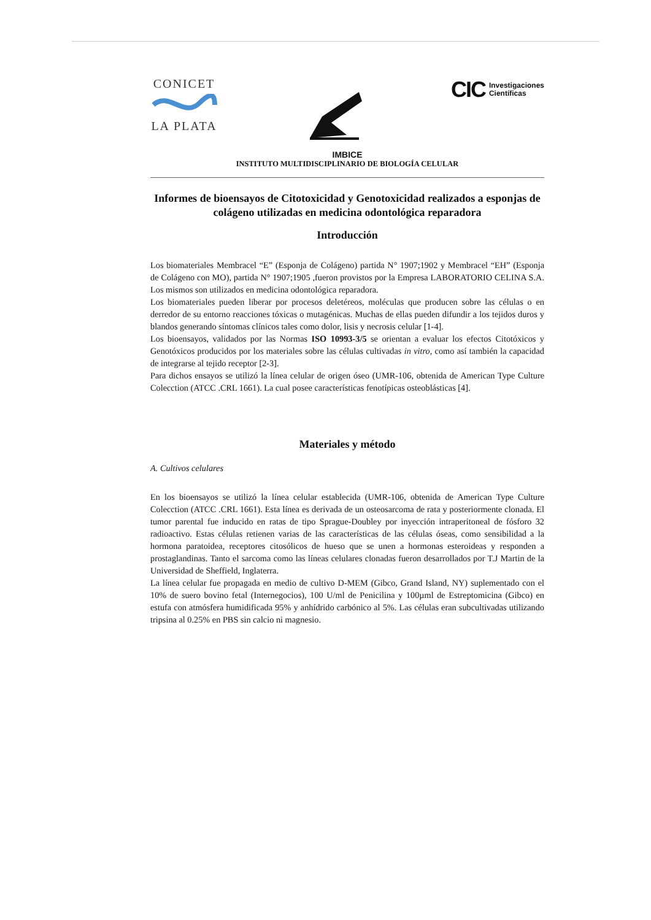CONICET
LA PLATA
CIC Investigaciones
Científicas
IMBICE
INSTITUTO MULTIDISCIPLINARIO DE BIOLOGÍA CELULAR
Informes de bioensayos de Citotoxicidad y Genotoxicidad realizados a esponjas de colágeno utilizadas en medicina odontológica reparadora
Introducción
Los biomateriales Membracel “E” (Esponja de Colágeno) partida N° 1907;1902 y Membracel “EH” (Esponja de Colágeno con MO), partida N° 1907;1905 ,fueron provistos por la Empresa LABORATORIO CELINA S.A. Los mismos son utilizados en medicina odontológica reparadora.
Los biomateriales pueden liberar por procesos deletéreos, moléculas que producen sobre las células o en derredor de su entorno reacciones tóxicas o mutagénicas. Muchas de ellas pueden difundir a los tejidos duros y blandos generando síntomas clínicos tales como dolor, lisis y necrosis celular [1-4].
Los bioensayos, validados por las Normas ISO 10993-3/5 se orientan a evaluar los efectos Citotóxicos y Genotóxicos producidos por los materiales sobre las células cultivadas in vitro, como así también la capacidad de integrarse al tejido receptor [2-3].
Para dichos ensayos se utilizó la línea celular de origen óseo (UMR-106, obtenida de American Type Culture Colecction (ATCC .CRL 1661). La cual posee características fenotípicas osteoblásticas [4].
Materiales y método
A. Cultivos celulares
En los bioensayos se utilizó la línea celular establecida (UMR-106, obtenida de American Type Culture Colecction (ATCC .CRL 1661). Esta línea es derivada de un osteosarcoma de rata y posteriormente clonada. El tumor parental fue inducido en ratas de tipo Sprague-Doubley por inyección intraperitoneal de fósforo 32 radioactivo. Estas células retienen varias de las características de las células óseas, como sensibilidad a la hormona paratoidea, receptores citosólicos de hueso que se unen a hormonas esteroideas y responden a prostaglandinas. Tanto el sarcoma como las líneas celulares clonadas fueron desarrollados por T.J Martin de la Universidad de Sheffield, Inglaterra.
La línea celular fue propagada en medio de cultivo D-MEM (Gibco, Grand Island, NY) suplementado con el 10% de suero bovino fetal (Internegocios), 100 U/ml de Penicilina y 100µml de Estreptomicina (Gibco) en estufa con atmósfera humidificada 95% y anhídrido carbónico al 5%. Las células eran subcultivadas utilizando tripsina al 0.25% en PBS sin calcio ni magnesio.